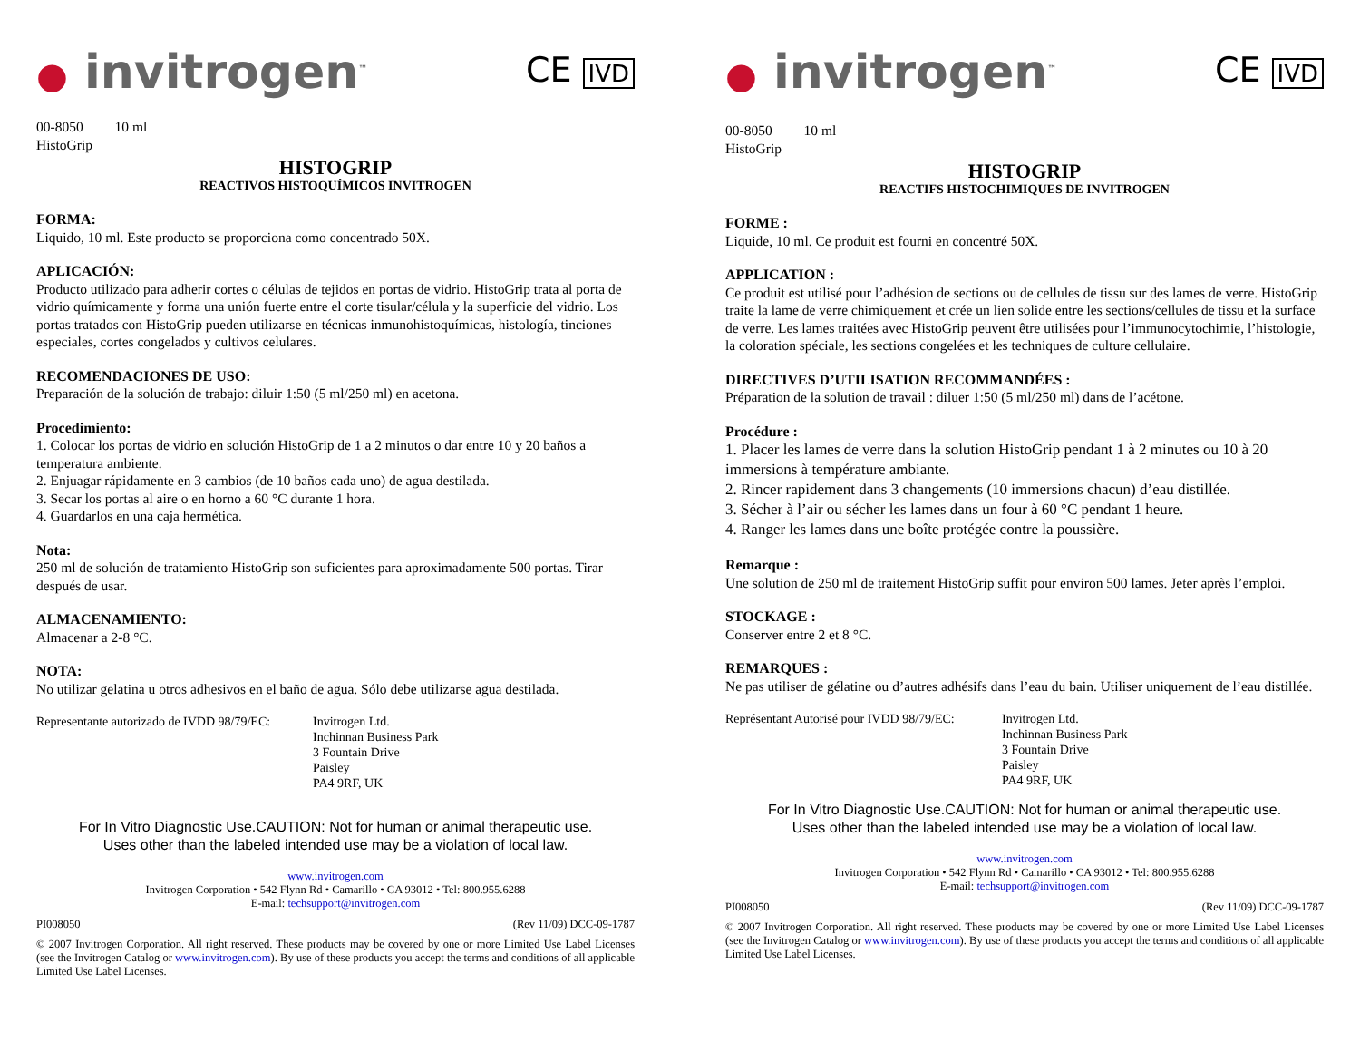● invitrogen<sup>™</sup>
CE IVD
00-8050 10 ml
HistoGrip
HISTOGRIP
REACTIVOS HISTOQUÍMICOS INVITROGEN
FORMA:
Liquido, 10 ml. Este producto se proporciona como concentrado 50X.
APLICACIÓN:
Producto utilizado para adherir cortes o células de tejidos en portas de vidrio. HistoGrip trata al porta de vidrio químicamente y forma una unión fuerte entre el corte tisular/célula y la superficie del vidrio. Los portas tratados con HistoGrip pueden utilizarse en técnicas inmunohistoquímicas, histología, tinciones especiales, cortes congelados y cultivos celulares.
RECOMENDACIONES DE USO:
Preparación de la solución de trabajo: diluir 1:50 (5 ml/250 ml) en acetona.
Procedimiento:
1. Colocar los portas de vidrio en solución HistoGrip de 1 a 2 minutos o dar entre 10 y 20 baños a temperatura ambiente.
2. Enjuagar rápidamente en 3 cambios (de 10 baños cada uno) de agua destilada.
3. Secar los portas al aire o en horno a 60 °C durante 1 hora.
4. Guardarlos en una caja hermética.
Nota:
250 ml de solución de tratamiento HistoGrip son suficientes para aproximadamente 500 portas. Tirar después de usar.
ALMACENAMIENTO:
Almacenar a 2-8 °C.
NOTA:
No utilizar gelatina u otros adhesivos en el baño de agua. Sólo debe utilizarse agua destilada.
Representante autorizado de IVDD 98/79/EC:
Invitrogen Ltd.
Inchinnan Business Park
3 Fountain Drive
Paisley
PA4 9RF, UK
For In Vitro Diagnostic Use.CAUTION: Not for human or animal therapeutic use.
Uses other than the labeled intended use may be a violation of local law.
www.invitrogen.com
Invitrogen Corporation • 542 Flynn Rd • Camarillo • CA 93012 • Tel: 800.955.6288
E-mail: techsupport@invitrogen.com
PI008050 (Rev 11/09) DCC-09-1787
© 2007 Invitrogen Corporation. All right reserved. These products may be covered by one or more Limited Use Label Licenses (see the Invitrogen Catalog or www.invitrogen.com). By use of these products you accept the terms and conditions of all applicable Limited Use Label Licenses.
● invitrogen<sup>™</sup>
CE IVD
00-8050 10 ml
HistoGrip
HISTOGRIP
REACTIFS HISTOCHIMIQUES DE INVITROGEN
FORME :
Liquide, 10 ml. Ce produit est fourni en concentré 50X.
APPLICATION :
Ce produit est utilisé pour l’adhésion de sections ou de cellules de tissu sur des lames de verre. HistoGrip traite la lame de verre chimiquement et crée un lien solide entre les sections/cellules de tissu et la surface de verre. Les lames traitées avec HistoGrip peuvent être utilisées pour l’immunocytochimie, l’histologie, la coloration spéciale, les sections congelées et les techniques de culture cellulaire.
DIRECTIVES D’UTILISATION RECOMMANDÉES :
Préparation de la solution de travail : diluer 1:50 (5 ml/250 ml) dans de l’acétone.
Procédure :
1. Placer les lames de verre dans la solution HistoGrip pendant 1 à 2 minutes ou 10 à 20 immersions à température ambiante.
2. Rincer rapidement dans 3 changements (10 immersions chacun) d’eau distillée.
3. Sécher à l’air ou sécher les lames dans un four à 60 °C pendant 1 heure.
4. Ranger les lames dans une boîte protégée contre la poussière.
Remarque :
Une solution de 250 ml de traitement HistoGrip suffit pour environ 500 lames. Jeter après l’emploi.
STOCKAGE :
Conserver entre 2 et 8 °C.
REMARQUES :
Ne pas utiliser de gélatine ou d’autres adhésifs dans l’eau du bain. Utiliser uniquement de l’eau distillée.
Représentant Autorisé pour IVDD 98/79/EC:
Invitrogen Ltd.
Inchinnan Business Park
3 Fountain Drive
Paisley
PA4 9RF, UK
For In Vitro Diagnostic Use.CAUTION: Not for human or animal therapeutic use.
Uses other than the labeled intended use may be a violation of local law.
www.invitrogen.com
Invitrogen Corporation • 542 Flynn Rd • Camarillo • CA 93012 • Tel: 800.955.6288
E-mail: techsupport@invitrogen.com
PI008050 (Rev 11/09) DCC-09-1787
© 2007 Invitrogen Corporation. All right reserved. These products may be covered by one or more Limited Use Label Licenses (see the Invitrogen Catalog or www.invitrogen.com). By use of these products you accept the terms and conditions of all applicable Limited Use Label Licenses.